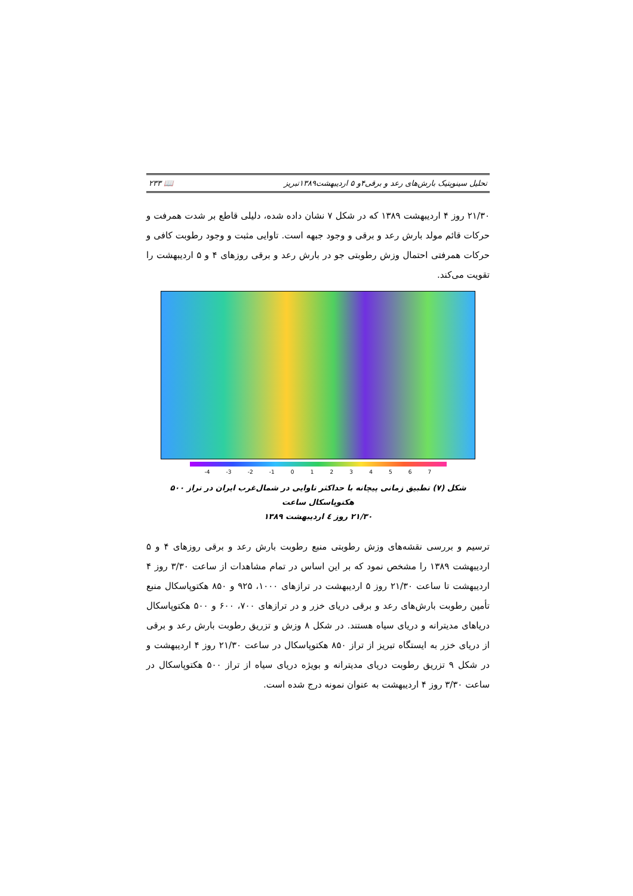تحلیل سینوپتیک بارش‌های رعد و برقی۴و ۵ اردیبهشت۱۳۸۹تبریز 📖 ۲۳۳
۲۱/۳۰ روز ۴ اردیبهشت ۱۳۸۹ که در شکل ۷ نشان داده شده، دلیلی قاطع بر شدت همرفت و حرکات قائم مولد بارش رعد و برقی و وجود جبهه است. تاوایی مثبت و وجود رطوبت کافی و حرکات همرفتی احتمال وزش رطوبتی جو در بارش رعد و برقی روزهای ۴ و ۵ اردیبهشت را تقویت می‌کند.
-4 -3 -2 -1 01234567
شکل (۷) تطبیق زمانی پیچانه با حداکثر تاوایی در شمال‌غرب ایران در تراز ۵۰۰ هکتوپاسکال ساعت
۲۱/۳۰ روز ٤ اردیبهشت ۱۳۸۹
ترسیم و بررسی نقشه‌های وزش رطوبتی منبع رطوبت بارش رعد و برقی روزهای ۴ و ۵ اردیبهشت ۱۳۸۹ را مشخص نمود که بر این اساس در تمام مشاهدات از ساعت ۳/۳۰ روز ۴ اردیبهشت تا ساعت ۲۱/۳۰ روز ۵ اردیبهشت در ترازهای ۱۰۰۰، ۹۲۵ و ۸۵۰ هکتوپاسکال منبع تأمین رطوبت بارش‌های رعد و برقی دریای خزر و در ترازهای ۷۰۰، ۶۰۰ و ۵۰۰ هکتوپاسکال دریاهای مدیترانه و دریای سیاه هستند. در شکل ۸ وزش و تزریق رطوبت بارش رعد و برقی از دریای خزر به ایستگاه تبریز از تراز ۸۵۰ هکتوپاسکال در ساعت ۲۱/۳۰ روز ۴ اردیبهشت و در شکل ۹ تزریق رطوبت دریای مدیترانه و بویژه دریای سیاه از تراز ۵۰۰ هکتوپاسکال در ساعت ۳/۳۰ روز ۴ اردیبهشت به عنوان نمونه درج شده است.